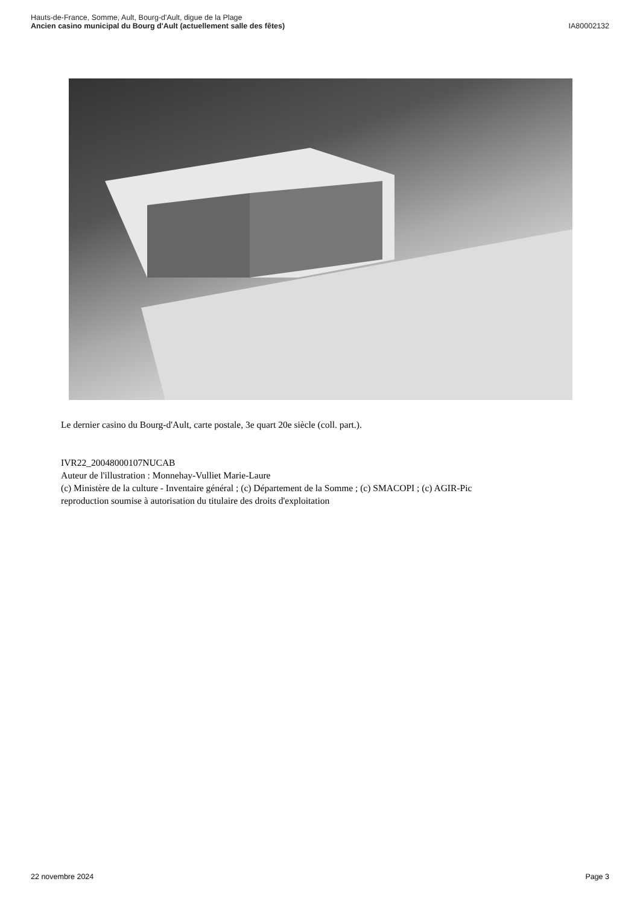Hauts-de-France, Somme, Ault, Bourg-d'Ault, digue de la Plage
Ancien casino municipal du Bourg d'Ault (actuellement salle des fêtes)
IA80002132
Le dernier casino du Bourg-d'Ault, carte postale, 3e quart 20e siècle (coll. part.).
IVR22_20048000107NUCAB
Auteur de l'illustration : Monnehay-Vulliet Marie-Laure
(c) Ministère de la culture - Inventaire général ; (c) Département de la Somme ; (c) SMACOPI ; (c) AGIR-Pic
reproduction soumise à autorisation du titulaire des droits d'exploitation
22 novembre 2024 Page 3